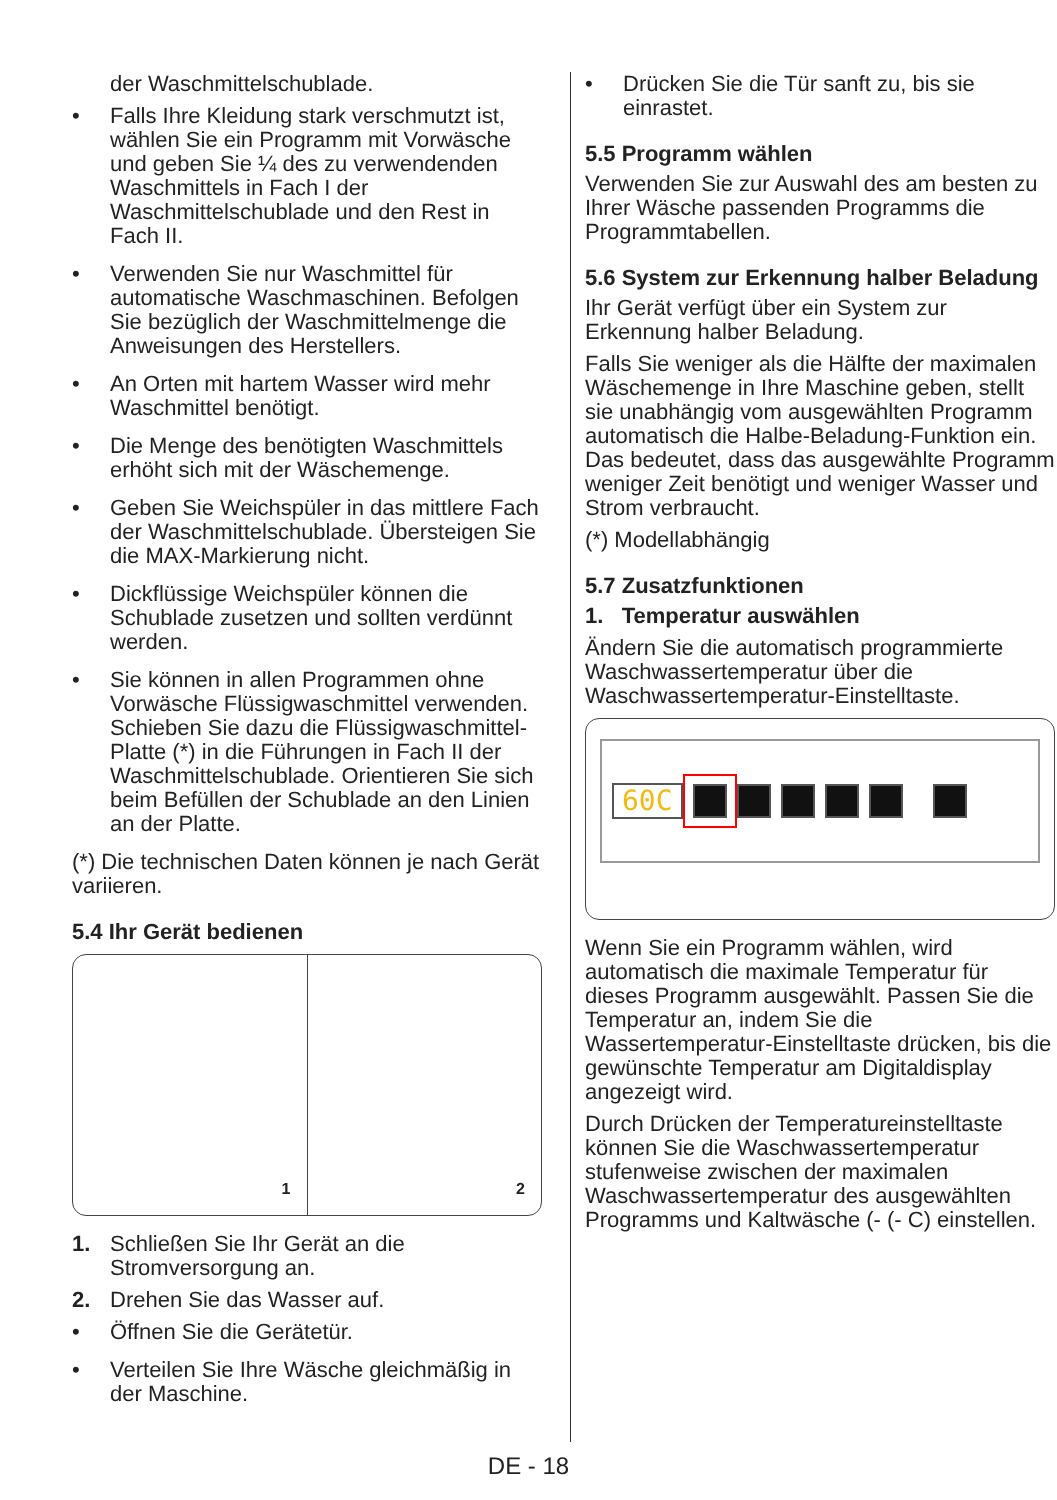der Waschmittelschublade.
• Falls Ihre Kleidung stark verschmutzt ist, wählen Sie ein Programm mit Vorwäsche und geben Sie ¼ des zu verwendenden Waschmittels in Fach I der Waschmittelschublade und den Rest in Fach II.
• Verwenden Sie nur Waschmittel für automatische Waschmaschinen. Befolgen Sie bezüglich der Waschmittelmenge die Anweisungen des Herstellers.
• An Orten mit hartem Wasser wird mehr Waschmittel benötigt.
• Die Menge des benötigten Waschmittels erhöht sich mit der Wäschemenge.
• Geben Sie Weichspüler in das mittlere Fach der Waschmittelschublade. Übersteigen Sie die MAX-Markierung nicht.
• Dickflüssige Weichspüler können die Schublade zusetzen und sollten verdünnt werden.
• Sie können in allen Programmen ohne Vorwäsche Flüssigwaschmittel verwenden. Schieben Sie dazu die Flüssigwaschmittel-Platte (*) in die Führungen in Fach II der Waschmittelschublade. Orientieren Sie sich beim Befüllen der Schublade an den Linien an der Platte.
(*) Die technischen Daten können je nach Gerät variieren.
5.4 Ihr Gerät bedienen
1
2
1. Schließen Sie Ihr Gerät an die Stromversorgung an.
2. Drehen Sie das Wasser auf.
• Öffnen Sie die Gerätetür.
• Verteilen Sie Ihre Wäsche gleichmäßig in der Maschine.
• Drücken Sie die Tür sanft zu, bis sie einrastet.
5.5 Programm wählen
Verwenden Sie zur Auswahl des am besten zu Ihrer Wäsche passenden Programms die Programmtabellen.
5.6 System zur Erkennung halber Beladung
Ihr Gerät verfügt über ein System zur Erkennung halber Beladung.
Falls Sie weniger als die Hälfte der maximalen Wäschemenge in Ihre Maschine geben, stellt sie unabhängig vom ausgewählten Programm automatisch die Halbe-Beladung-Funktion ein. Das bedeutet, dass das ausgewählte Programm weniger Zeit benötigt und weniger Wasser und Strom verbraucht.
(*) Modellabhängig
5.7 Zusatzfunktionen
1. Temperatur auswählen
Ändern Sie die automatisch programmierte Waschwassertemperatur über die Waschwassertemperatur-Einstelltaste.
60C
Wenn Sie ein Programm wählen, wird automatisch die maximale Temperatur für dieses Programm ausgewählt. Passen Sie die Temperatur an, indem Sie die Wassertemperatur-Einstelltaste drücken, bis die gewünschte Temperatur am Digitaldisplay angezeigt wird.
Durch Drücken der Temperatureinstelltaste können Sie die Waschwassertemperatur stufenweise zwischen der maximalen Waschwassertemperatur des ausgewählten Programms und Kaltwäsche (- (- C) einstellen.
DE - 18